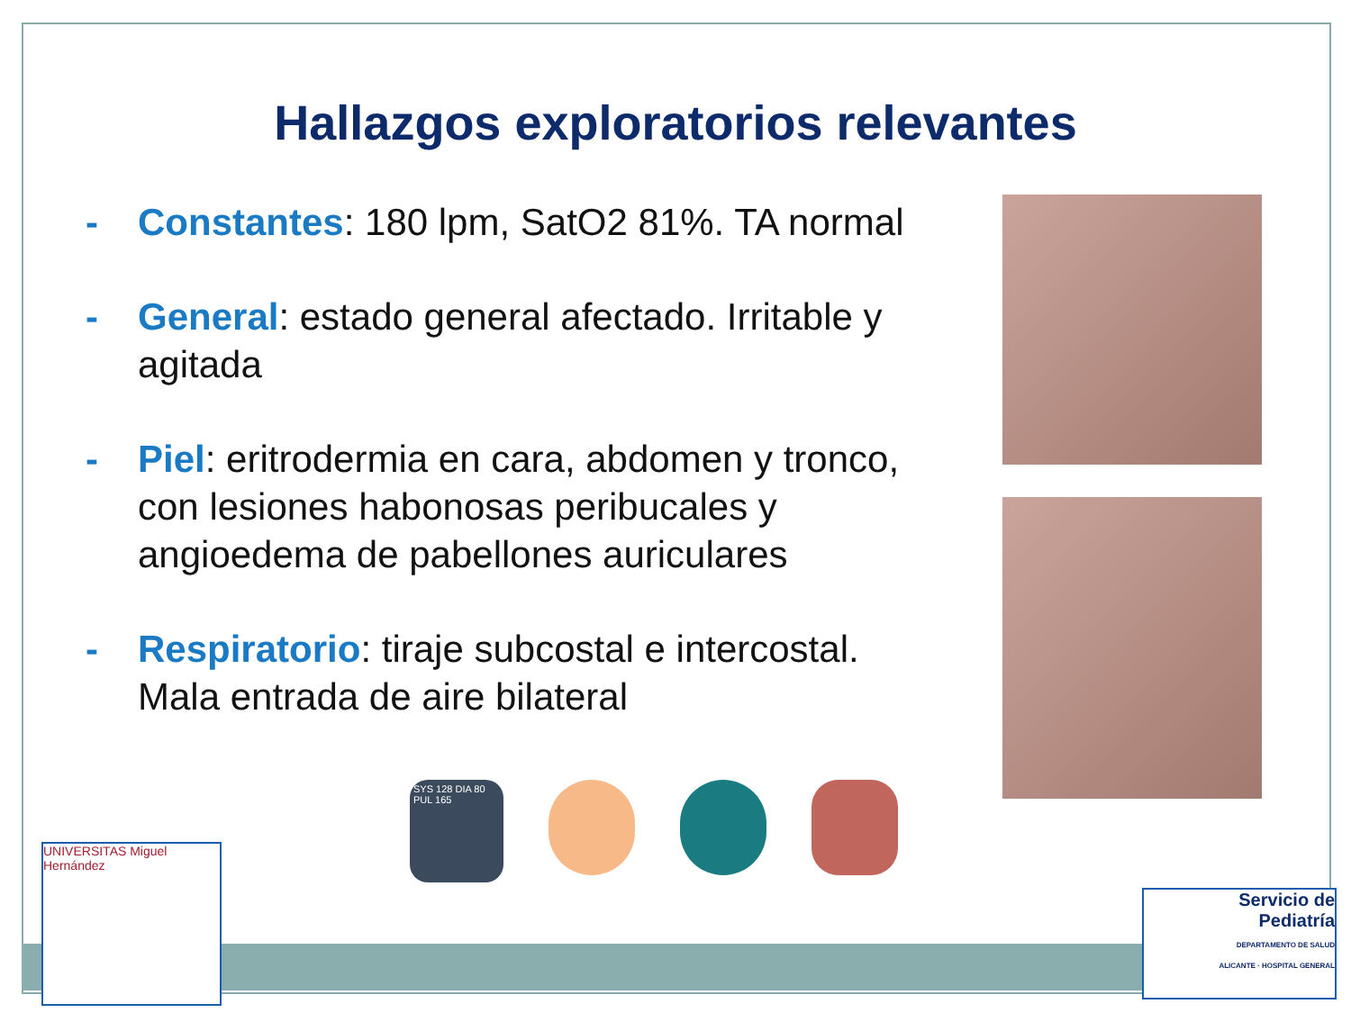Hallazgos exploratorios relevantes
- Constantes: 180 lpm, SatO2 81%. TA normal
- General: estado general afectado. Irritable y agitada
- Piel: eritrodermia en cara, abdomen y tronco, con lesiones habonosas peribucales y angioedema de pabellones auriculares
- Respiratorio: tiraje subcostal e intercostal. Mala entrada de aire bilateral
SYS 128 DIA 80 PUL 165
UNIVERSITAS Miguel Hernández
Servicio de
Pediatría
DEPARTAMENTO DE SALUD
ALICANTE · HOSPITAL GENERAL